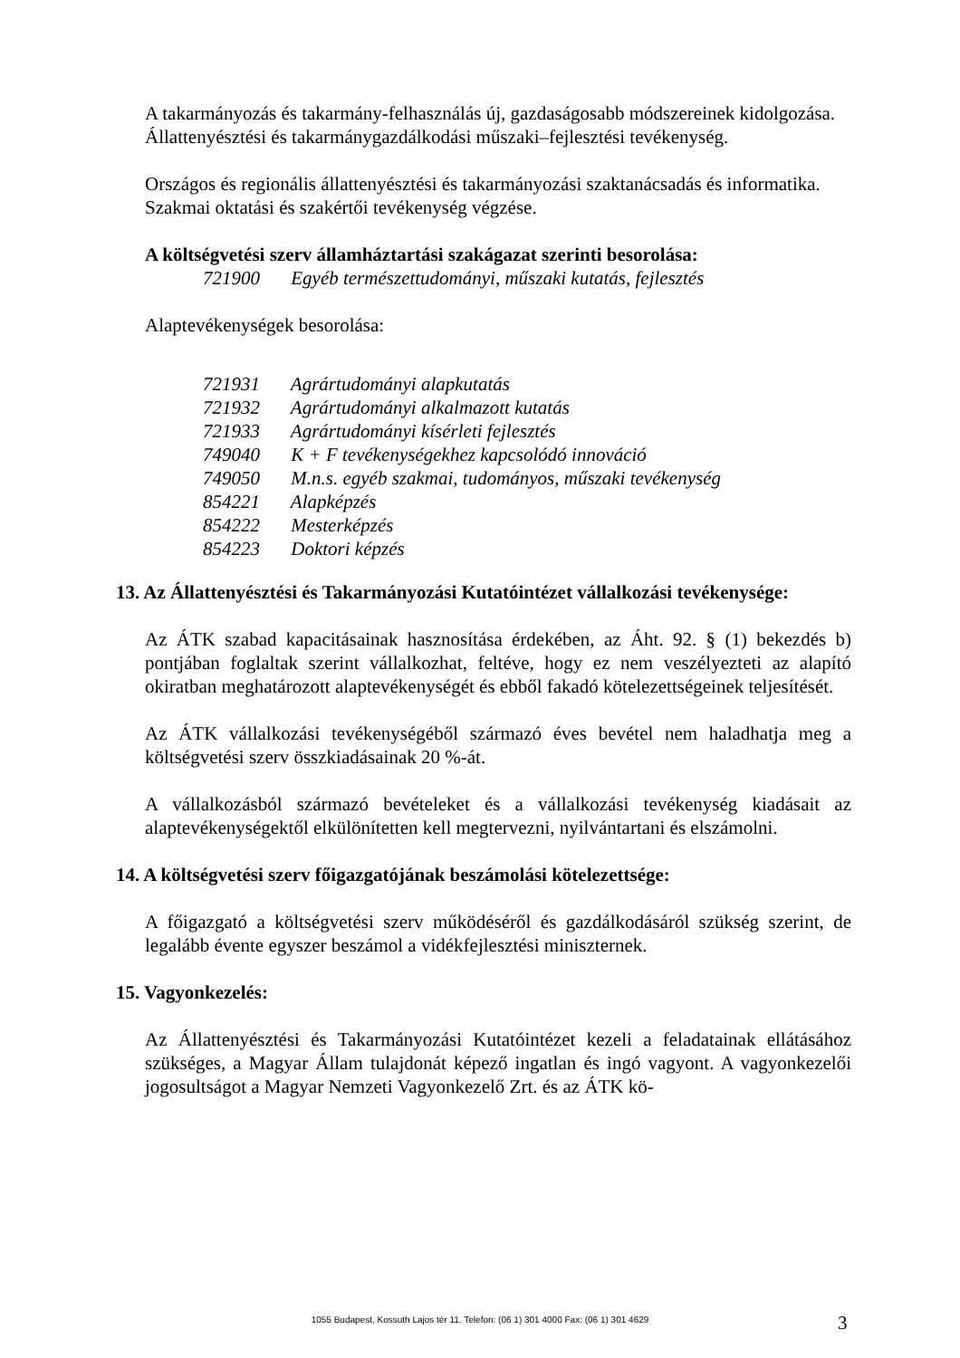A takarmányozás és takarmány-felhasználás új, gazdaságosabb módszereinek kidolgozása.
Állattenyésztési és takarmánygazdálkodási műszaki–fejlesztési tevékenység.
Országos és regionális állattenyésztési és takarmányozási szaktanácsadás és informatika.
Szakmai oktatási és szakértői tevékenység végzése.
A költségvetési szerv államháztartási szakágazat szerinti besorolása:
721900 Egyéb természettudományi, műszaki kutatás, fejlesztés
Alaptevékenységek besorolása:
721931 Agrártudományi alapkutatás
721932 Agrártudományi alkalmazott kutatás
721933 Agrártudományi kísérleti fejlesztés
749040 K + F tevékenységekhez kapcsolódó innováció
749050 M.n.s. egyéb szakmai, tudományos, műszaki tevékenység
854221 Alapképzés
854222 Mesterképzés
854223 Doktori képzés
13. Az Állattenyésztési és Takarmányozási Kutatóintézet vállalkozási tevékenysége:
Az ÁTK szabad kapacitásainak hasznosítása érdekében, az Áht. 92. § (1) bekezdés b) pontjában foglaltak szerint vállalkozhat, feltéve, hogy ez nem veszélyezteti az alapító okiratban meghatározott alaptevékenységét és ebből fakadó kötelezettségeinek teljesítését.
Az ÁTK vállalkozási tevékenységéből származó éves bevétel nem haladhatja meg a költségvetési szerv összkiadásainak 20 %-át.
A vállalkozásból származó bevételeket és a vállalkozási tevékenység kiadásait az alaptevékenységektől elkülönítetten kell megtervezni, nyilvántartani és elszámolni.
14. A költségvetési szerv főigazgatójának beszámolási kötelezettsége:
A főigazgató a költségvetési szerv működéséről és gazdálkodásáról szükség szerint, de legalább évente egyszer beszámol a vidékfejlesztési miniszternek.
15. Vagyonkezelés:
Az Állattenyésztési és Takarmányozási Kutatóintézet kezeli a feladatainak ellátásához szükséges, a Magyar Állam tulajdonát képező ingatlan és ingó vagyont. A vagyonkezelői jogosultságot a Magyar Nemzeti Vagyonkezelő Zrt. és az ÁTK kö-
1055 Budapest, Kossuth Lajos tér 11. Telefon: (06 1) 301 4000 Fax: (06 1) 301 4629 3